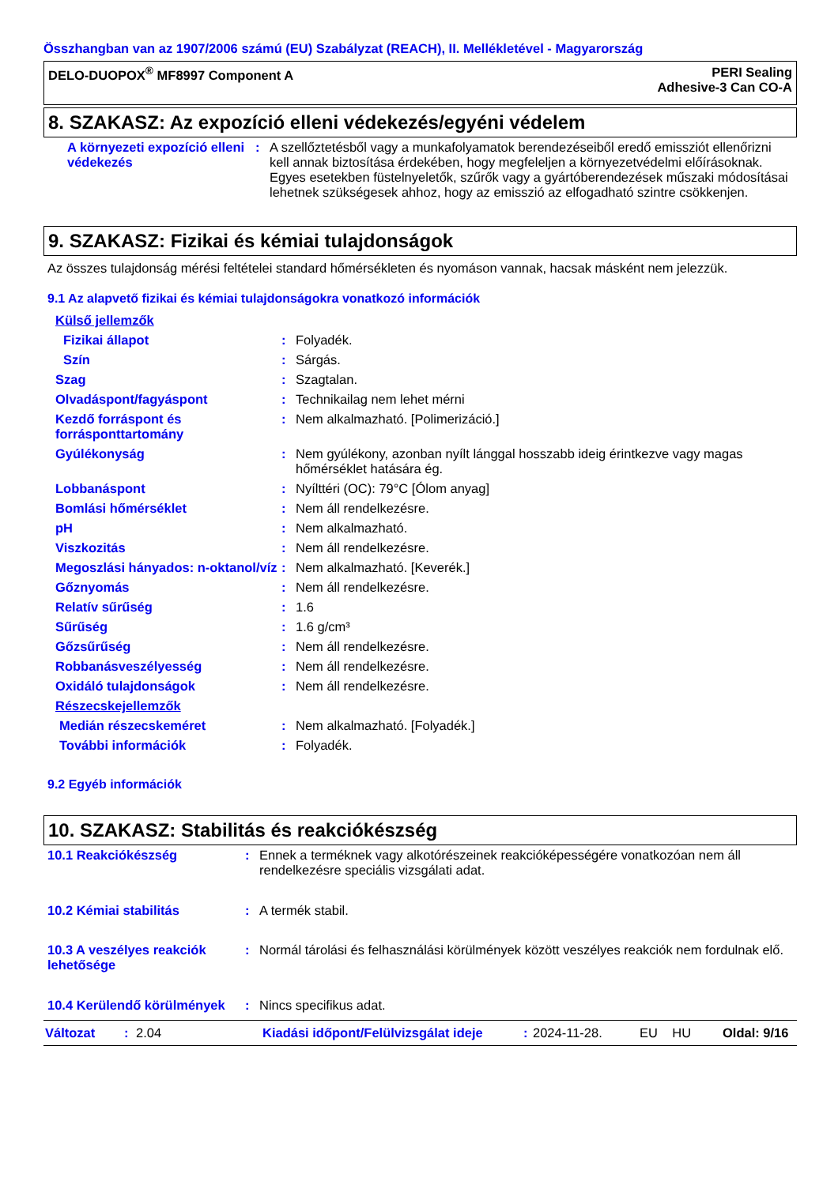Összhangban van az 1907/2006 számú (EU) Szabályzat (REACH), II. Mellékletével - Magyarország
DELO-DUOPOX<sup>®</sup> MF8997 Component A
PERI Sealing
Adhesive-3 Can CO-A
8. SZAKASZ: Az expozíció elleni védekezés/egyéni védelem
| A környezeti expozíció elleni védekezés | : | A szellőztetésből vagy a munkafolyamatok berendezéseiből eredő emissziót ellenőrizni kell annak biztosítása érdekében, hogy megfeleljen a környezetvédelmi előírásoknak. Egyes esetekben füstelnyeletők, szűrők vagy a gyártóberendezések műszaki módosításai lehetnek szükségesek ahhoz, hogy az emisszió az elfogadható szintre csökkenjen. |
9. SZAKASZ: Fizikai és kémiai tulajdonságok
Az összes tulajdonság mérési feltételei standard hőmérsékleten és nyomáson vannak, hacsak másként nem jelezzük.
9.1 Az alapvető fizikai és kémiai tulajdonságokra vonatkozó információk
| Külső jellemzők | | |
| Fizikai állapot | : | Folyadék. |
| Szín | : | Sárgás. |
| Szag | : | Szagtalan. |
| Olvadáspont/fagyáspont | : | Technikailag nem lehet mérni |
| Kezdő forráspont és forrásponttartomány | : | Nem alkalmazható. [Polimerizáció.] |
| Gyúlékonyság | : | Nem gyúlékony, azonban nyílt lánggal hosszabb ideig érintkezve vagy magas hőmérséklet hatására ég. |
| Lobbanáspont | : | Nyílttéri (OC): 79°C [Ólom anyag] |
| Bomlási hőmérséklet | : | Nem áll rendelkezésre. |
| pH | : | Nem alkalmazható. |
| Viszkozitás | : | Nem áll rendelkezésre. |
| Megoszlási hányados: n-oktanol/víz | : | Nem alkalmazható. [Keverék.] |
| Gőznyomás | : | Nem áll rendelkezésre. |
| Relatív sűrűség | : | 1.6 |
| Sűrűség | : | 1.6 g/cm³ |
| Gőzsűrűség | : | Nem áll rendelkezésre. |
| Robbanásveszélyesség | : | Nem áll rendelkezésre. |
| Oxidáló tulajdonságok | : | Nem áll rendelkezésre. |
| Részecskejellemzők | | |
| Medián részecskeméret | : | Nem alkalmazható. [Folyadék.] |
| További információk | : | Folyadék. |
9.2 Egyéb információk
10. SZAKASZ: Stabilitás és reakciókészség
| 10.1 Reakciókészség | : | Ennek a terméknek vagy alkotórészeinek reakcióképességére vonatkozóan nem áll rendelkezésre speciális vizsgálati adat. |
| 10.2 Kémiai stabilitás | : | A termék stabil. |
| 10.3 A veszélyes reakciók lehetősége | : | Normál tárolási és felhasználási körülmények között veszélyes reakciók nem fordulnak elő. |
| 10.4 Kerülendő körülmények | : | Nincs specifikus adat. |
Változat: 2.04 Kiadási időpont/Felülvizsgálat ideje: 2024-11-28. EU HU Oldal: 9/16